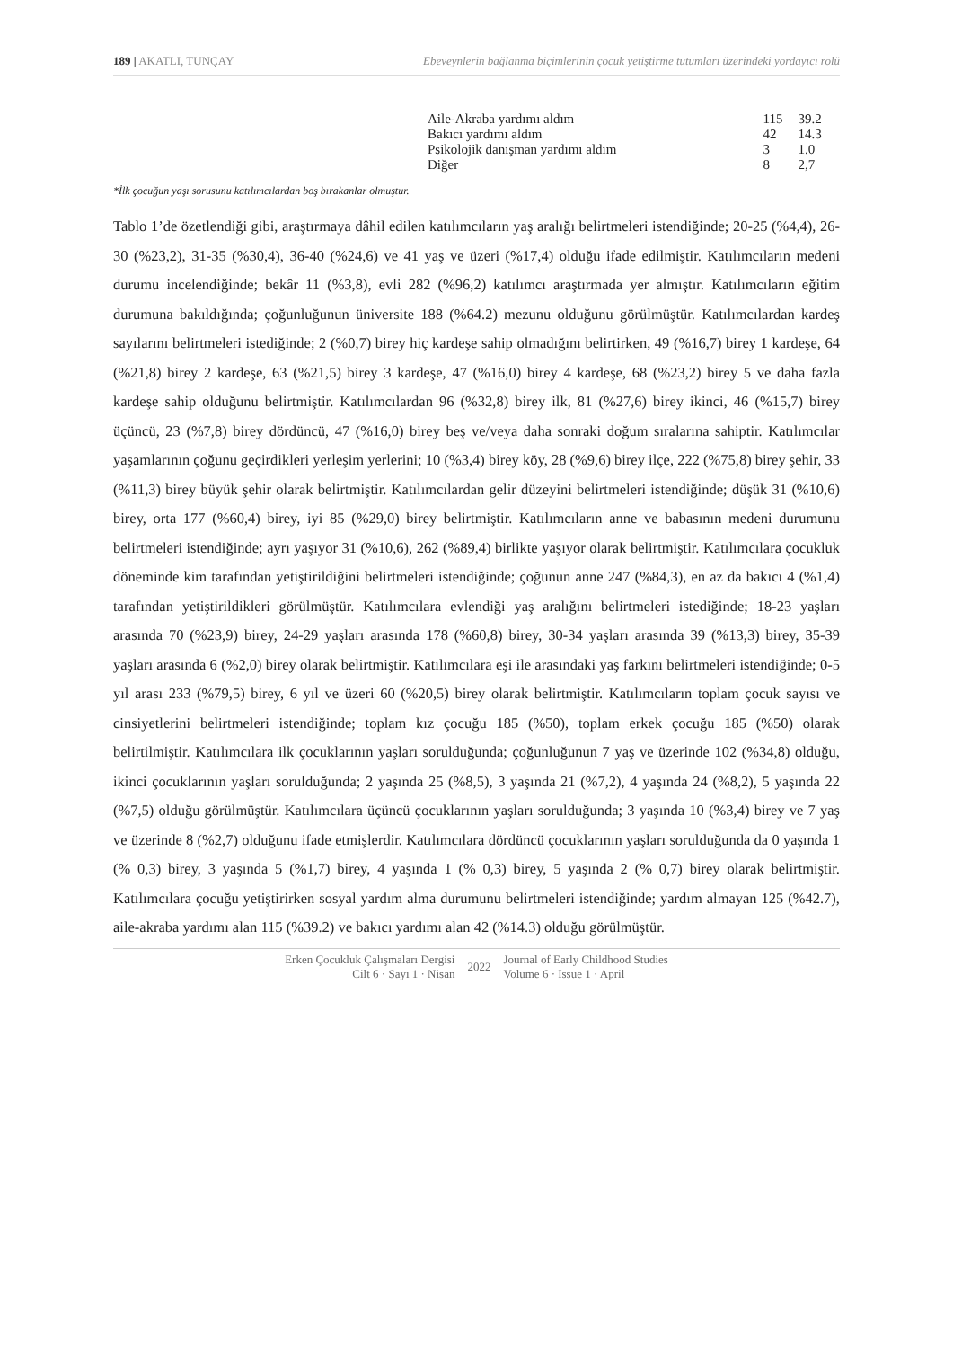189 | AKATLI, TUNÇAY Ebeveynlerin bağlanma biçimlerinin çocuk yetiştirme tutumları üzerindeki yordayıcı rolü
| | Aile-Akraba yardımı aldım | 115 | 39.2 |
| | Bakıcı yardımı aldım | 42 | 14.3 |
| | Psikolojik danışman yardımı aldım | 3 | 1.0 |
| | Diğer | 8 | 2,7 |
*İlk çocuğun yaşı sorusunu katılımcılardan boş bırakanlar olmuştur.
Tablo 1’de özetlendiği gibi, araştırmaya dâhil edilen katılımcıların yaş aralığı belirtmeleri istendiğinde; 20-25 (%4,4), 26-30 (%23,2), 31-35 (%30,4), 36-40 (%24,6) ve 41 yaş ve üzeri (%17,4) olduğu ifade edilmiştir. Katılımcıların medeni durumu incelendiğinde; bekâr 11 (%3,8), evli 282 (%96,2) katılımcı araştırmada yer almıştır. Katılımcıların eğitim durumuna bakıldığında; çoğunluğunun üniversite 188 (%64.2) mezunu olduğunu görülmüştür. Katılımcılardan kardeş sayılarını belirtmeleri istediğinde; 2 (%0,7) birey hiç kardeşe sahip olmadığını belirtirken, 49 (%16,7) birey 1 kardeşe, 64 (%21,8) birey 2 kardeşe, 63 (%21,5) birey 3 kardeşe, 47 (%16,0) birey 4 kardeşe, 68 (%23,2) birey 5 ve daha fazla kardeşe sahip olduğunu belirtmiştir. Katılımcılardan 96 (%32,8) birey ilk, 81 (%27,6) birey ikinci, 46 (%15,7) birey üçüncü, 23 (%7,8) birey dördüncü, 47 (%16,0) birey beş ve/veya daha sonraki doğum sıralarına sahiptir. Katılımcılar yaşamlarının çoğunu geçirdikleri yerleşim yerlerini; 10 (%3,4) birey köy, 28 (%9,6) birey ilçe, 222 (%75,8) birey şehir, 33 (%11,3) birey büyük şehir olarak belirtmiştir. Katılımcılardan gelir düzeyini belirtmeleri istendiğinde; düşük 31 (%10,6) birey, orta 177 (%60,4) birey, iyi 85 (%29,0) birey belirtmiştir. Katılımcıların anne ve babasının medeni durumunu belirtmeleri istendiğinde; ayrı yaşıyor 31 (%10,6), 262 (%89,4) birlikte yaşıyor olarak belirtmiştir. Katılımcılara çocukluk döneminde kim tarafından yetiştirildiğini belirtmeleri istendiğinde; çoğunun anne 247 (%84,3), en az da bakıcı 4 (%1,4) tarafından yetiştirildikleri görülmüştür. Katılımcılara evlendiği yaş aralığını belirtmeleri istediğinde; 18-23 yaşları arasında 70 (%23,9) birey, 24-29 yaşları arasında 178 (%60,8) birey, 30-34 yaşları arasında 39 (%13,3) birey, 35-39 yaşları arasında 6 (%2,0) birey olarak belirtmiştir. Katılımcılara eşi ile arasındaki yaş farkını belirtmeleri istendiğinde; 0-5 yıl arası 233 (%79,5) birey, 6 yıl ve üzeri 60 (%20,5) birey olarak belirtmiştir. Katılımcıların toplam çocuk sayısı ve cinsiyetlerini belirtmeleri istendiğinde; toplam kız çocuğu 185 (%50), toplam erkek çocuğu 185 (%50) olarak belirtilmiştir. Katılımcılara ilk çocuklarının yaşları sorulduğunda; çoğunluğunun 7 yaş ve üzerinde 102 (%34,8) olduğu, ikinci çocuklarının yaşları sorulduğunda; 2 yaşında 25 (%8,5), 3 yaşında 21 (%7,2), 4 yaşında 24 (%8,2), 5 yaşında 22 (%7,5) olduğu görülmüştür. Katılımcılara üçüncü çocuklarının yaşları sorulduğunda; 3 yaşında 10 (%3,4) birey ve 7 yaş ve üzerinde 8 (%2,7) olduğunu ifade etmişlerdir. Katılımcılara dördüncü çocuklarının yaşları sorulduğunda da 0 yaşında 1 (% 0,3) birey, 3 yaşında 5 (%1,7) birey, 4 yaşında 1 (% 0,3) birey, 5 yaşında 2 (% 0,7) birey olarak belirtmiştir. Katılımcılara çocuğu yetiştirirken sosyal yardım alma durumunu belirtmeleri istendiğinde; yardım almayan 125 (%42.7), aile-akraba yardımı alan 115 (%39.2) ve bakıcı yardımı alan 42 (%14.3) olduğu görülmüştür.
Erken Çocukluk Çalışmaları Dergisi
Cilt 6 · Sayı 1 · Nisan
2022
Journal of Early Childhood Studies
Volume 6 · Issue 1 · April